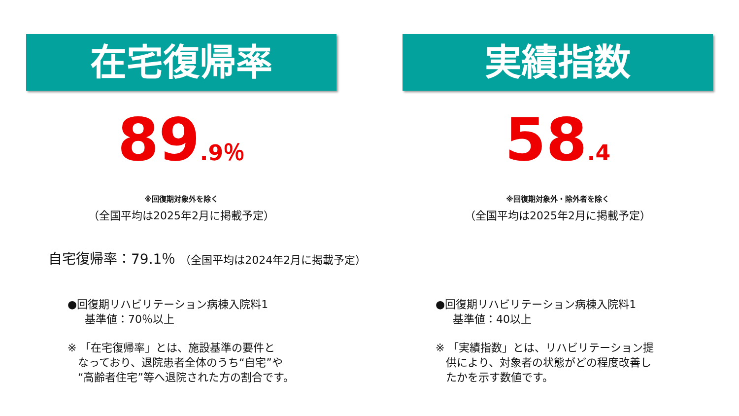在宅復帰率
89.9％
※回復期対象外を除く
（全国平均は2025年2月に掲載予定）
実績指数
58.4
※回復期対象外・除外者を除く
（全国平均は2025年2月に掲載予定）
自宅復帰率：79.1％ （全国平均は2024年2月に掲載予定）
●回復期リハビリテーション病棟入院料1
基準値：70％以上
※ 「在宅復帰率」とは、施設基準の要件と
なっており、退院患者全体のうち“自宅”や
“高齢者住宅”等へ退院された方の割合です。
●回復期リハビリテーション病棟入院料1
基準値：40以上
※ 「実績指数」とは、リハビリテーション提
供により、対象者の状態がどの程度改善し
たかを示す数値です。